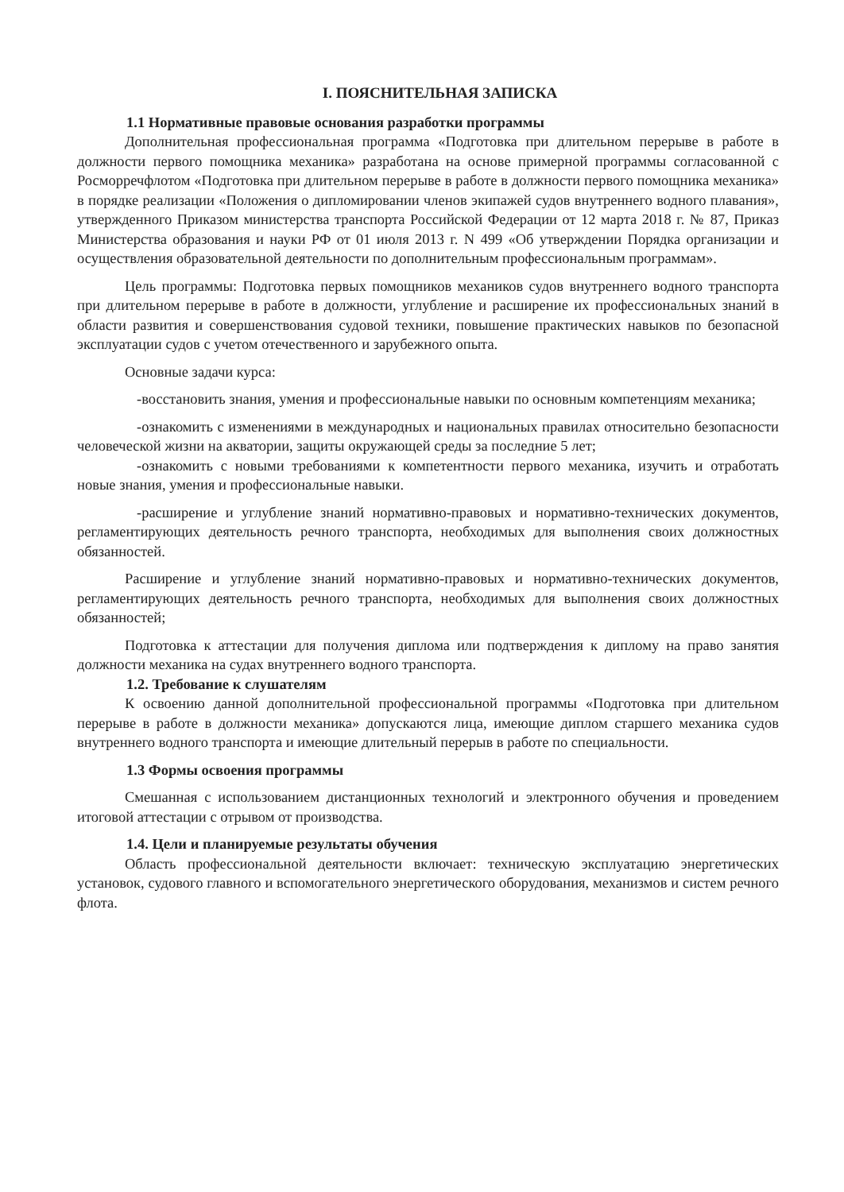I. ПОЯСНИТЕЛЬНАЯ ЗАПИСКА
1.1 Нормативные правовые основания разработки программы
Дополнительная профессиональная программа «Подготовка при длительном перерыве в работе в должности первого помощника механика» разработана на основе примерной программы согласованной с Росморречфлотом «Подготовка при длительном перерыве в работе в должности первого помощника механика» в порядке реализации «Положения о дипломировании членов экипажей судов внутреннего водного плавания», утвержденного Приказом министерства транспорта Российской Федерации от 12 марта 2018 г. № 87, Приказ Министерства образования и науки РФ от 01 июля 2013 г. N 499 «Об утверждении Порядка организации и осуществления образовательной деятельности по дополнительным профессиональным программам».
Цель программы: Подготовка первых помощников механиков судов внутреннего водного транспорта при длительном перерыве в работе в должности, углубление и расширение их профессиональных знаний в области развития и совершенствования судовой техники, повышение практических навыков по безопасной эксплуатации судов с учетом отечественного и зарубежного опыта.
Основные задачи курса:
-восстановить знания, умения и профессиональные навыки по основным компетенциям механика;
-ознакомить с изменениями в международных и национальных правилах относительно безопасности человеческой жизни на акватории, защиты окружающей среды за последние 5 лет;
-ознакомить с новыми требованиями к компетентности первого механика, изучить и отработать новые знания, умения и профессиональные навыки.
-расширение и углубление знаний нормативно-правовых и нормативно-технических документов, регламентирующих деятельность речного транспорта, необходимых для выполнения своих должностных обязанностей.
Расширение и углубление знаний нормативно-правовых и нормативно-технических документов, регламентирующих деятельность речного транспорта, необходимых для выполнения своих должностных обязанностей;
Подготовка к аттестации для получения диплома или подтверждения к диплому на право занятия должности механика на судах внутреннего водного транспорта.
1.2. Требование к слушателям
К освоению данной дополнительной профессиональной программы «Подготовка при длительном перерыве в работе в должности механика» допускаются лица, имеющие диплом старшего механика судов внутреннего водного транспорта и имеющие длительный перерыв в работе по специальности.
1.3 Формы освоения программы
Смешанная с использованием дистанционных технологий и электронного обучения и проведением итоговой аттестации с отрывом от производства.
1.4. Цели и планируемые результаты обучения
Область профессиональной деятельности включает: техническую эксплуатацию энергетических установок, судового главного и вспомогательного энергетического оборудования, механизмов и систем речного флота.